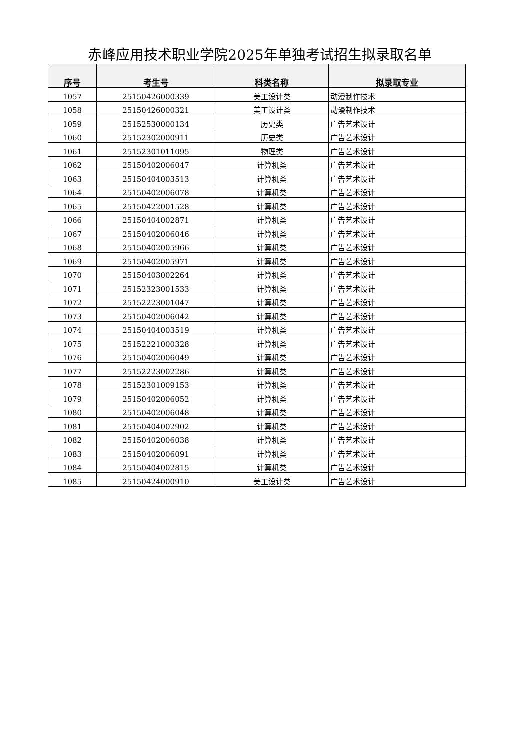赤峰应用技术职业学院2025年单独考试招生拟录取名单
| 序号 | 考生号 | 科类名称 | 拟录取专业 |
| --- | --- | --- | --- |
| 1057 | 25150426000339 | 美工设计类 | 动漫制作技术 |
| 1058 | 25150426000321 | 美工设计类 | 动漫制作技术 |
| 1059 | 25152530000134 | 历史类 | 广告艺术设计 |
| 1060 | 25152302000911 | 历史类 | 广告艺术设计 |
| 1061 | 25152301011095 | 物理类 | 广告艺术设计 |
| 1062 | 25150402006047 | 计算机类 | 广告艺术设计 |
| 1063 | 25150404003513 | 计算机类 | 广告艺术设计 |
| 1064 | 25150402006078 | 计算机类 | 广告艺术设计 |
| 1065 | 25150422001528 | 计算机类 | 广告艺术设计 |
| 1066 | 25150404002871 | 计算机类 | 广告艺术设计 |
| 1067 | 25150402006046 | 计算机类 | 广告艺术设计 |
| 1068 | 25150402005966 | 计算机类 | 广告艺术设计 |
| 1069 | 25150402005971 | 计算机类 | 广告艺术设计 |
| 1070 | 25150403002264 | 计算机类 | 广告艺术设计 |
| 1071 | 25152323001533 | 计算机类 | 广告艺术设计 |
| 1072 | 25152223001047 | 计算机类 | 广告艺术设计 |
| 1073 | 25150402006042 | 计算机类 | 广告艺术设计 |
| 1074 | 25150404003519 | 计算机类 | 广告艺术设计 |
| 1075 | 25152221000328 | 计算机类 | 广告艺术设计 |
| 1076 | 25150402006049 | 计算机类 | 广告艺术设计 |
| 1077 | 25152223002286 | 计算机类 | 广告艺术设计 |
| 1078 | 25152301009153 | 计算机类 | 广告艺术设计 |
| 1079 | 25150402006052 | 计算机类 | 广告艺术设计 |
| 1080 | 25150402006048 | 计算机类 | 广告艺术设计 |
| 1081 | 25150404002902 | 计算机类 | 广告艺术设计 |
| 1082 | 25150402006038 | 计算机类 | 广告艺术设计 |
| 1083 | 25150402006091 | 计算机类 | 广告艺术设计 |
| 1084 | 25150404002815 | 计算机类 | 广告艺术设计 |
| 1085 | 25150424000910 | 美工设计类 | 广告艺术设计 |